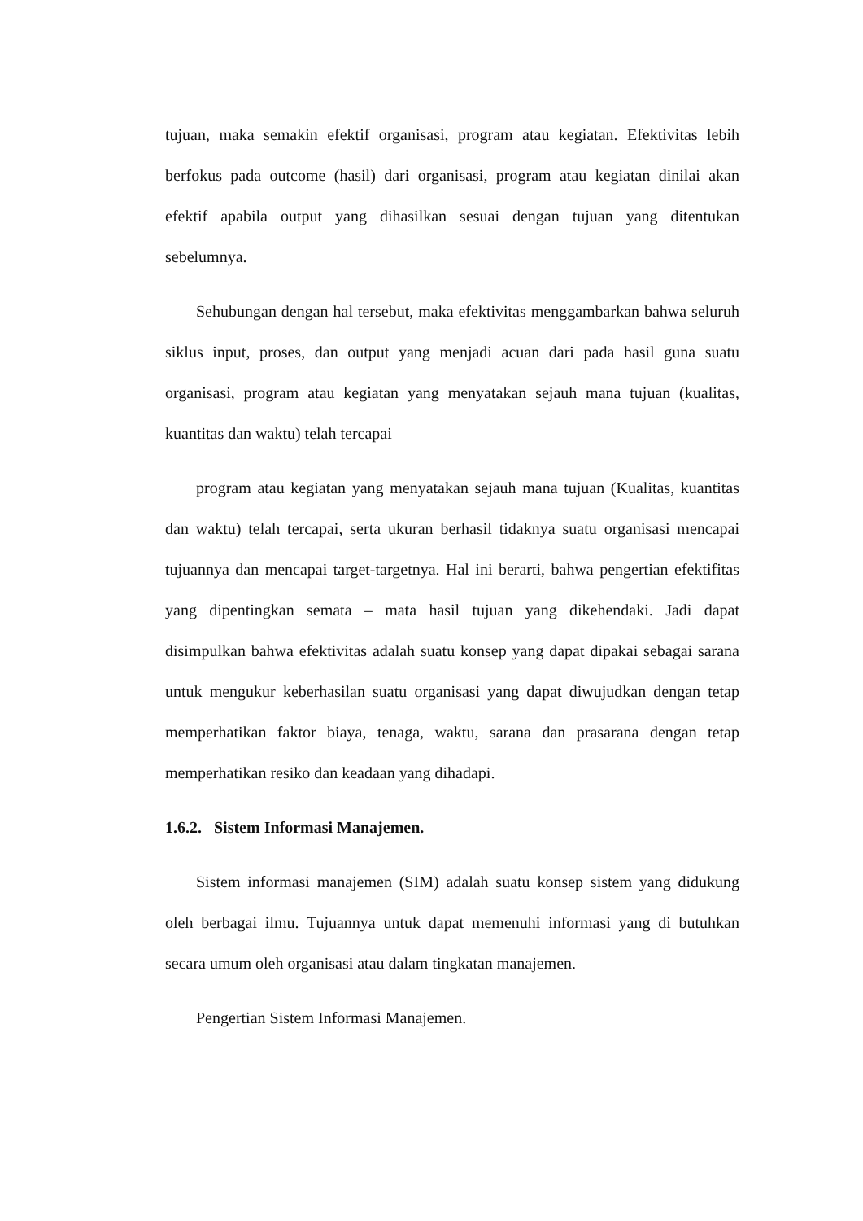tujuan, maka semakin efektif organisasi, program atau kegiatan. Efektivitas lebih berfokus pada outcome (hasil) dari organisasi, program atau kegiatan dinilai akan efektif apabila output yang dihasilkan sesuai dengan tujuan yang ditentukan sebelumnya.
Sehubungan dengan hal tersebut, maka efektivitas menggambarkan bahwa seluruh siklus input, proses, dan output yang menjadi acuan dari pada hasil guna suatu organisasi, program atau kegiatan yang menyatakan sejauh mana tujuan (kualitas, kuantitas dan waktu) telah tercapai
program atau kegiatan yang menyatakan sejauh mana tujuan (Kualitas, kuantitas dan waktu) telah tercapai, serta ukuran berhasil tidaknya suatu organisasi mencapai tujuannya dan mencapai target-targetnya. Hal ini berarti, bahwa pengertian efektifitas yang dipentingkan semata – mata hasil tujuan yang dikehendaki. Jadi dapat disimpulkan bahwa efektivitas adalah suatu konsep yang dapat dipakai sebagai sarana untuk mengukur keberhasilan suatu organisasi yang dapat diwujudkan dengan tetap memperhatikan faktor biaya, tenaga, waktu, sarana dan prasarana dengan tetap memperhatikan resiko dan keadaan yang dihadapi.
1.6.2. Sistem Informasi Manajemen.
Sistem informasi manajemen (SIM) adalah suatu konsep sistem yang didukung oleh berbagai ilmu. Tujuannya untuk dapat memenuhi informasi yang di butuhkan secara umum oleh organisasi atau dalam tingkatan manajemen.
Pengertian Sistem Informasi Manajemen.